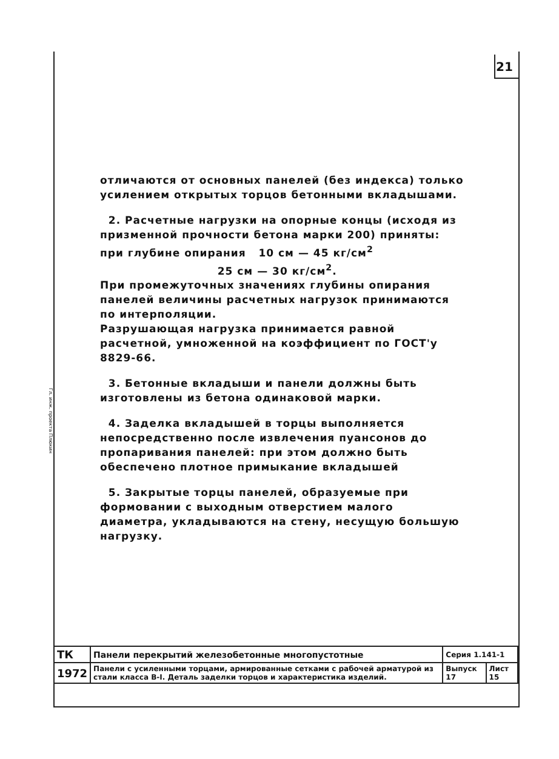21
отличаются от основных панелей (без индекса) только усилением открытых торцов бетонными вкладышами.
2. Расчетные нагрузки на опорные концы (исходя из призменной прочности бетона марки 200) приняты:
при глубине опирания 10 см — 45 кг/см<sup>2</sup>
25 см — 30 кг/см<sup>2</sup>.
При промежуточных значениях глубины опирания панелей величины расчетных нагрузок принимаются по интерполяции.
Разрушающая нагрузка принимается равной расчетной, умноженной на коэффициент по ГОСТ'у 8829-66.
3. Бетонные вкладыши и панели должны быть изготовлены из бетона одинаковой марки.
4. Заделка вкладышей в торцы выполняется непосредственно после извлечения пуансонов до пропаривания панелей: при этом должно быть обеспечено плотное примыкание вкладышей
5. Закрытые торцы панелей, образуемые при формовании с выходным отверстием малого диаметра, укладываются на стену, несущую большую нагрузку.
Гл. инж. проекта Плюкин
| ТК | Панели перекрытий железобетонные многопустотные | Серия 1.141-1 | |
| 1972 | Панели с усиленными торцами, армированные сетками с рабочей арматурой из стали класса В-I. Деталь заделки торцов и характеристика изделий. | Выпуск 17 | Лист 15 |